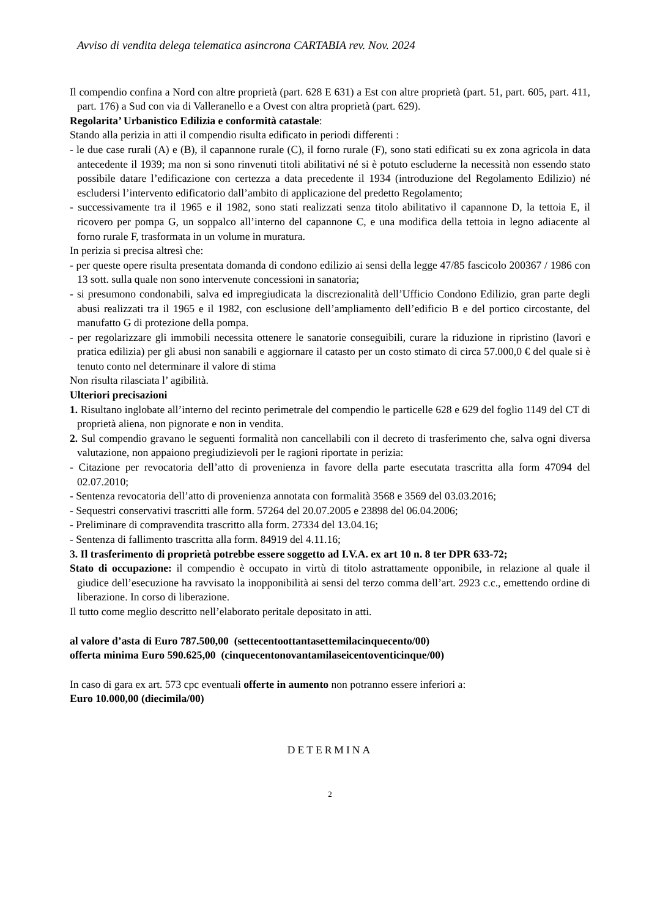Avviso di vendita delega telematica asincrona CARTABIA rev. Nov. 2024
Il compendio confina a Nord con altre proprietà (part. 628 E 631) a Est con altre proprietà (part. 51, part. 605, part. 411, part. 176) a Sud con via di Valleranello e a Ovest con altra proprietà (part. 629).
Regolarita’ Urbanistico Edilizia e conformità catastale:
Stando alla perizia in atti il compendio risulta edificato in periodi differenti :
- le due case rurali (A) e (B), il capannone rurale (C), il forno rurale (F), sono stati edificati su ex zona agricola in data antecedente il 1939; ma non si sono rinvenuti titoli abilitativi né si è potuto escluderne la necessità non essendo stato possibile datare l’edificazione con certezza a data precedente il 1934 (introduzione del Regolamento Edilizio) né escludersi l’intervento edificatorio dall’ambito di applicazione del predetto Regolamento;
- successivamente tra il 1965 e il 1982, sono stati realizzati senza titolo abilitativo il capannone D, la tettoia E, il ricovero per pompa G, un soppalco all’interno del capannone C, e una modifica della tettoia in legno adiacente al forno rurale F, trasformata in un volume in muratura.
In perizia si precisa altresì che:
- per queste opere risulta presentata domanda di condono edilizio ai sensi della legge 47/85 fascicolo 200367 / 1986 con 13 sott. sulla quale non sono intervenute concessioni in sanatoria;
- si presumono condonabili, salva ed impregiudicata la discrezionalità dell’Ufficio Condono Edilizio, gran parte degli abusi realizzati tra il 1965 e il 1982, con esclusione dell’ampliamento dell’edificio B e del portico circostante, del manufatto G di protezione della pompa.
- per regolarizzare gli immobili necessita ottenere le sanatorie conseguibili, curare la riduzione in ripristino (lavori e pratica edilizia) per gli abusi non sanabili e aggiornare il catasto per un costo stimato di circa 57.000,0 € del quale si è tenuto conto nel determinare il valore di stima
Non risulta rilasciata l’ agibilità.
Ulteriori precisazioni
1. Risultano inglobate all’interno del recinto perimetrale del compendio le particelle 628 e 629 del foglio 1149 del CT di proprietà aliena, non pignorate e non in vendita.
2. Sul compendio gravano le seguenti formalità non cancellabili con il decreto di trasferimento che, salva ogni diversa valutazione, non appaiono pregiudizievoli per le ragioni riportate in perizia:
- Citazione per revocatoria dell’atto di provenienza in favore della parte esecutata trascritta alla form 47094 del 02.07.2010;
- Sentenza revocatoria dell’atto di provenienza annotata con formalità 3568 e 3569 del 03.03.2016;
- Sequestri conservativi trascritti alle form. 57264 del 20.07.2005 e 23898 del 06.04.2006;
- Preliminare di compravendita trascritto alla form. 27334 del 13.04.16;
- Sentenza di fallimento trascritta alla form. 84919 del 4.11.16;
3. Il trasferimento di proprietà potrebbe essere soggetto ad I.V.A. ex art 10 n. 8 ter DPR 633-72;
Stato di occupazione: il compendio è occupato in virtù di titolo astrattamente opponibile, in relazione al quale il giudice dell’esecuzione ha ravvisato la inopponibilità ai sensi del terzo comma dell’art. 2923 c.c., emettendo ordine di liberazione. In corso di liberazione.
Il tutto come meglio descritto nell’elaborato peritale depositato in atti.
al valore d’asta di Euro 787.500,00 (settecentoottantasettemilacinquecento/00)
offerta minima Euro 590.625,00 (cinquecentonovantamilaseicentoventicinque/00)
In caso di gara ex art. 573 cpc eventuali offerte in aumento non potranno essere inferiori a:
Euro 10.000,00 (diecimila/00)
DETERMINA
2